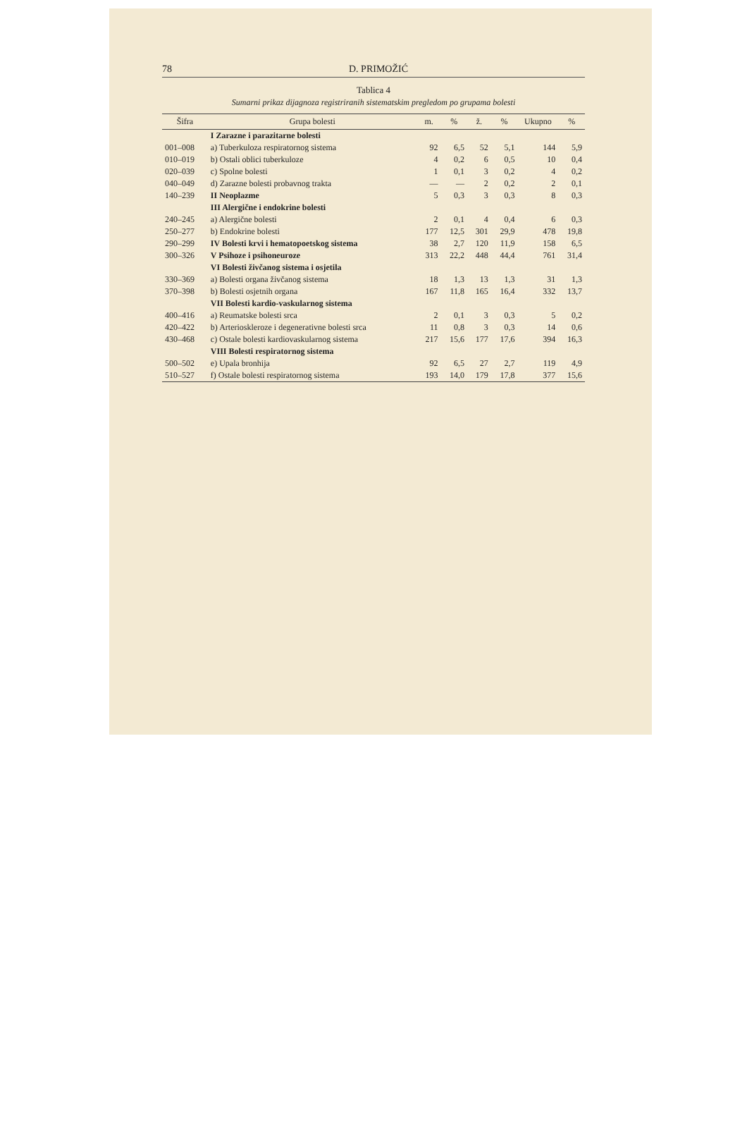78 D. PRIMOŽIĆ
Tablica 4
Sumarni prikaz dijagnoza registriranih sistematskim pregledom po grupama bolesti
| Šifra | Grupa bolesti | m. | % | ž. | % | Ukupno | % |
| --- | --- | --- | --- | --- | --- | --- | --- |
| | I Zarazne i parazitarne bolesti | | | | | | |
| 001–008 | a) Tuberkuloza respiratornog sistema | 92 | 6,5 | 52 | 5,1 | 144 | 5,9 |
| 010–019 | b) Ostali oblici tuberkuloze | 4 | 0,2 | 6 | 0,5 | 10 | 0,4 |
| 020–039 | c) Spolne bolesti | 1 | 0,1 | 3 | 0,2 | 4 | 0,2 |
| 040–049 | d) Zarazne bolesti probavnog trakta | — | — | 2 | 0,2 | 2 | 0,1 |
| 140–239 | II Neoplazme | 5 | 0,3 | 3 | 0,3 | 8 | 0,3 |
| | III Alergične i endokrine bolesti | | | | | | |
| 240–245 | a) Alergične bolesti | 2 | 0,1 | 4 | 0,4 | 6 | 0,3 |
| 250–277 | b) Endokrine bolesti | 177 | 12,5 | 301 | 29,9 | 478 | 19,8 |
| 290–299 | IV Bolesti krvi i hematopoetskog sistema | 38 | 2,7 | 120 | 11,9 | 158 | 6,5 |
| 300–326 | V Psihoze i psihoneuroze | 313 | 22,2 | 448 | 44,4 | 761 | 31,4 |
| | VI Bolesti živčanog sistema i osjetila | | | | | | |
| 330–369 | a) Bolesti organa živčanog sistema | 18 | 1,3 | 13 | 1,3 | 31 | 1,3 |
| 370–398 | b) Bolesti osjetnih organa | 167 | 11,8 | 165 | 16,4 | 332 | 13,7 |
| | VII Bolesti kardio-vaskularnog sistema | | | | | | |
| 400–416 | a) Reumatske bolesti srca | 2 | 0,1 | 3 | 0,3 | 5 | 0,2 |
| 420–422 | b) Arterioskleroze i degenerativne bolesti srca | 11 | 0,8 | 3 | 0,3 | 14 | 0,6 |
| 430–468 | c) Ostale bolesti kardiovaskularnog sistema | 217 | 15,6 | 177 | 17,6 | 394 | 16,3 |
| | VIII Bolesti respiratornog sistema | | | | | | |
| 500–502 | e) Upala bronhija | 92 | 6,5 | 27 | 2,7 | 119 | 4,9 |
| 510–527 | f) Ostale bolesti respiratornog sistema | 193 | 14,0 | 179 | 17,8 | 377 | 15,6 |